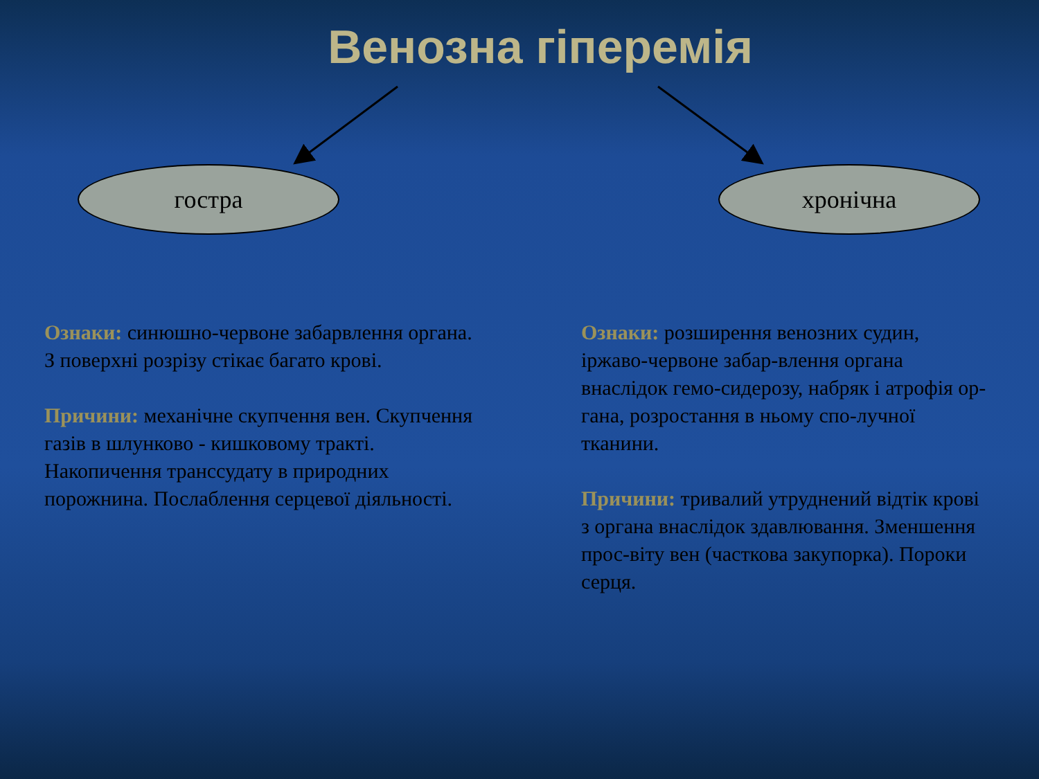Венозна гіперемія
гостра хронічна
Ознаки: синюшно-червоне забарвлення органа.
З поверхні розрізу стікає багато крові.
Причини: механічне скупчення вен. Скупчення газів в шлунково - кишковому тракті. Накопичення транссудату в природних порожнина. Послаблення серцевої діяльності.
Ознаки: розширення венозних судин, іржаво-червоне забар-влення органа внаслідок гемо-сидерозу, набряк і атрофія ор-гана, розростання в ньому спо-лучної тканини.
Причини: тривалий утруднений відтік крові з органа внаслідок здавлювання. Зменшення прос-віту вен (часткова закупорка). Пороки серця.